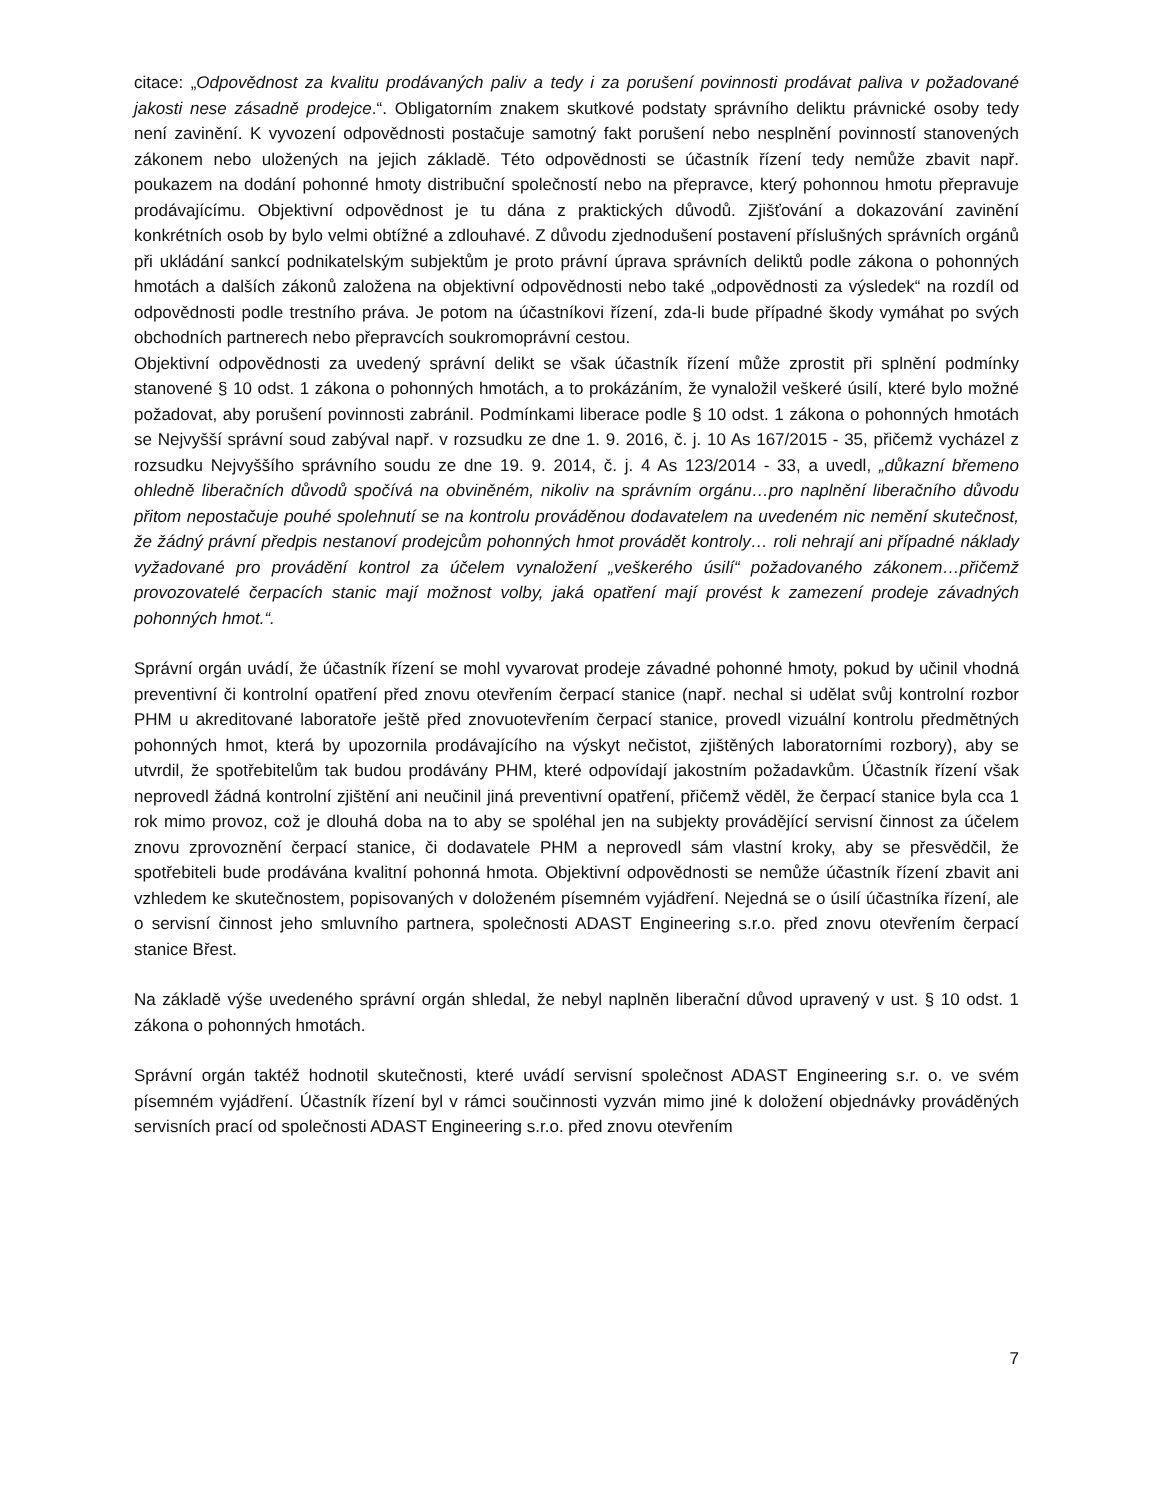citace: „Odpovědnost za kvalitu prodávaných paliv a tedy i za porušení povinnosti prodávat paliva v požadované jakosti nese zásadně prodejce.“. Obligatorním znakem skutkové podstaty správního deliktu právnické osoby tedy není zavinění. K vyvození odpovědnosti postačuje samotný fakt porušení nebo nesplnění povinností stanovených zákonem nebo uložených na jejich základě. Této odpovědnosti se účastník řízení tedy nemůže zbavit např. poukazem na dodání pohonné hmoty distribuční společností nebo na přepravce, který pohonnou hmotu přepravuje prodávajícímu. Objektivní odpovědnost je tu dána z praktických důvodů. Zjišťování a dokazování zavinění konkrétních osob by bylo velmi obtížné a zdlouhavé. Z důvodu zjednodušení postavení příslušných správních orgánů při ukládání sankcí podnikatelským subjektům je proto právní úprava správních deliktů podle zákona o pohonných hmotách a dalších zákonů založena na objektivní odpovědnosti nebo také „odpovědnosti za výsledek“ na rozdíl od odpovědnosti podle trestního práva. Je potom na účastníkovi řízení, zda-li bude případné škody vymáhat po svých obchodních partnerech nebo přepravcích soukromoprávní cestou.
Objektivní odpovědnosti za uvedený správní delikt se však účastník řízení může zprostit při splnění podmínky stanovené § 10 odst. 1 zákona o pohonných hmotách, a to prokázáním, že vynaložil veškeré úsilí, které bylo možné požadovat, aby porušení povinnosti zabránil. Podmínkami liberace podle § 10 odst. 1 zákona o pohonných hmotách se Nejvyšší správní soud zabýval např. v rozsudku ze dne 1. 9. 2016, č. j. 10 As 167/2015 - 35, přičemž vycházel z rozsudku Nejvyššího správního soudu ze dne 19. 9. 2014, č. j. 4 As 123/2014 - 33, a uvedl, „důkazní břemeno ohledně liberačních důvodů spočívá na obviněném, nikoliv na správním orgánu…pro naplnění liberačního důvodu přitom nepostačuje pouhé spolehnutí se na kontrolu prováděnou dodavatelem na uvedeném nic nemění skutečnost, že žádný právní předpis nestanoví prodejcům pohonných hmot provádět kontroly… roli nehrají ani případné náklady vyžadované pro provádění kontrol za účelem vynaložení „veškerého úsilí“ požadovaného zákonem…přičemž provozovatelé čerpacích stanic mají možnost volby, jaká opatření mají provést k zamezení prodeje závadných pohonných hmot.“.
Správní orgán uvádí, že účastník řízení se mohl vyvarovat prodeje závadné pohonné hmoty, pokud by učinil vhodná preventivní či kontrolní opatření před znovu otevřením čerpací stanice (např. nechal si udělat svůj kontrolní rozbor PHM u akreditované laboratoře ještě před znovuotevřením čerpací stanice, provedl vizuální kontrolu předmětných pohonných hmot, která by upozornila prodávajícího na výskyt nečistot, zjištěných laboratorními rozbory), aby se utvrdil, že spotřebitelům tak budou prodávány PHM, které odpovídají jakostním požadavkům. Účastník řízení však neprovedl žádná kontrolní zjištění ani neučinil jiná preventivní opatření, přičemž věděl, že čerpací stanice byla cca 1 rok mimo provoz, což je dlouhá doba na to aby se spoléhal jen na subjekty provádějící servisní činnost za účelem znovu zprovoznění čerpací stanice, či dodavatele PHM a neprovedl sám vlastní kroky, aby se přesvědčil, že spotřebiteli bude prodávána kvalitní pohonná hmota. Objektivní odpovědnosti se nemůže účastník řízení zbavit ani vzhledem ke skutečnostem, popisovaných v doloženém písemném vyjádření. Nejedná se o úsilí účastníka řízení, ale o servisní činnost jeho smluvního partnera, společnosti ADAST Engineering s.r.o. před znovu otevřením čerpací stanice Břest.
Na základě výše uvedeného správní orgán shledal, že nebyl naplněn liberační důvod upravený v ust. § 10 odst. 1 zákona o pohonných hmotách.
Správní orgán taktéž hodnotil skutečnosti, které uvádí servisní společnost ADAST Engineering s.r. o. ve svém písemném vyjádření. Účastník řízení byl v rámci součinnosti vyzván mimo jiné k doložení objednávky prováděných servisních prací od společnosti ADAST Engineering s.r.o. před znovu otevřením
7